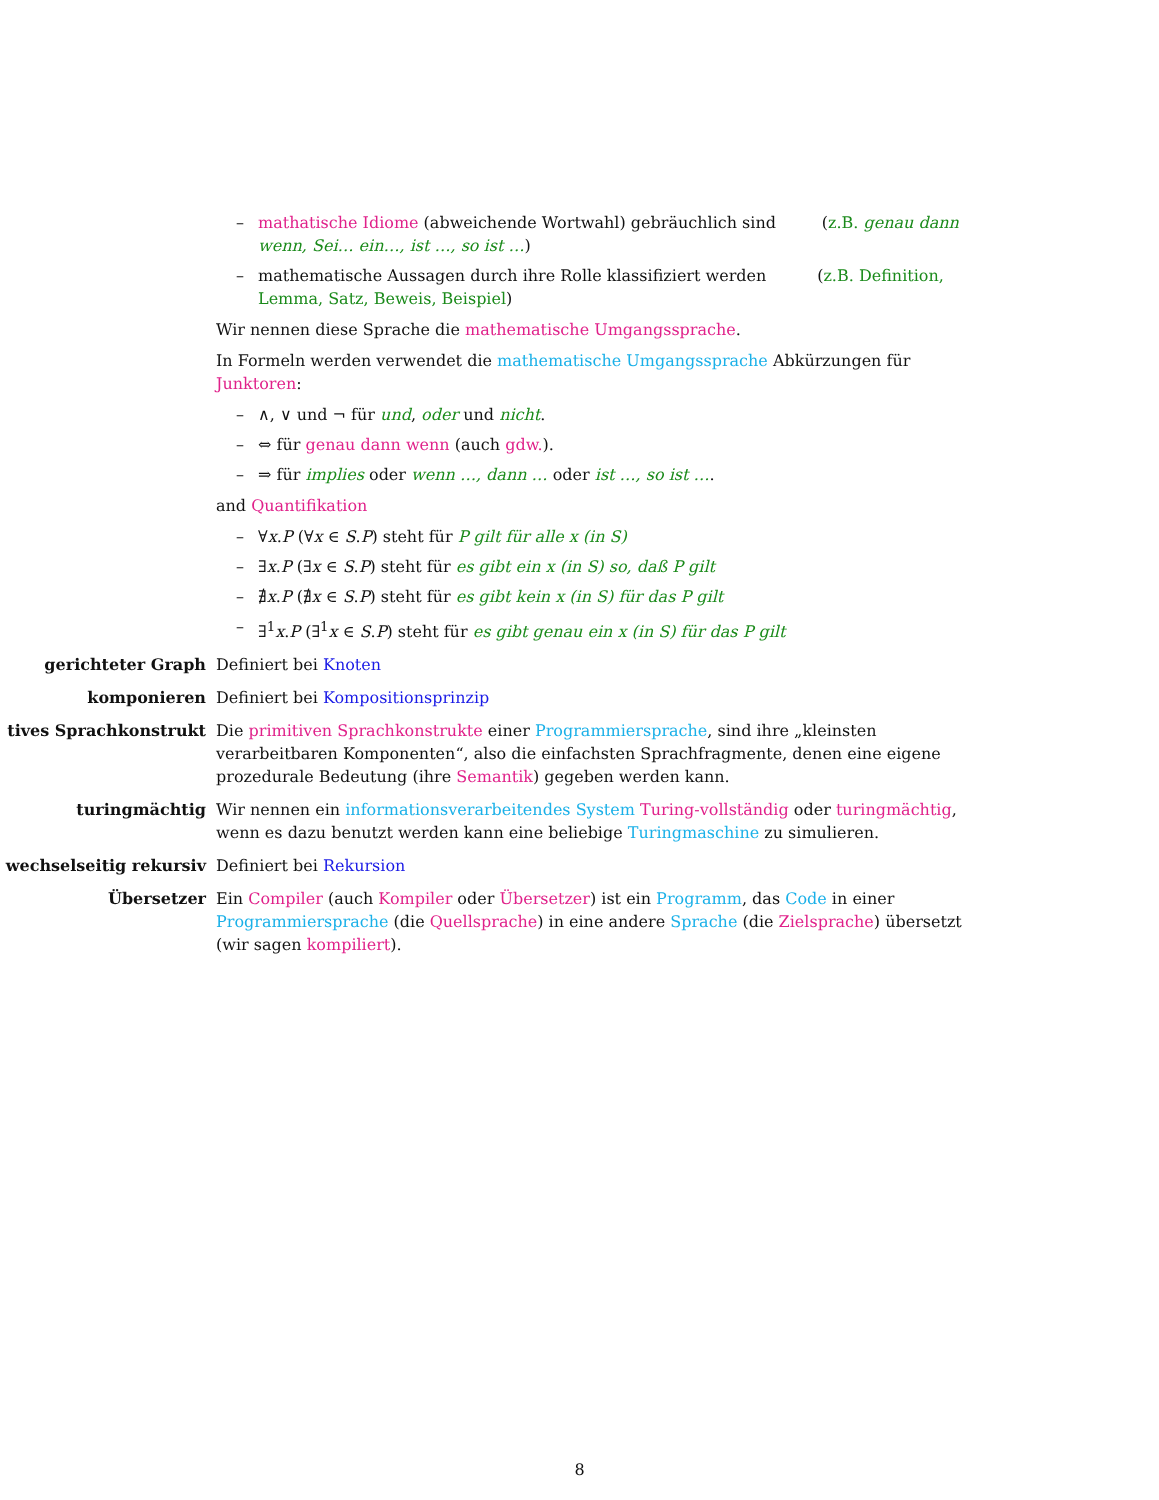– mathatische Idiome (abweichende Wortwahl) gebräuchlich sind (z.B. genau dann wenn, Sei… ein…, ist …, so ist …)
– mathematische Aussagen durch ihre Rolle klassifiziert werden (z.B. Definition, Lemma, Satz, Beweis, Beispiel)
Wir nennen diese Sprache die mathematische Umgangssprache.
In Formeln werden verwendet die mathematische Umgangssprache Abkürzungen für Junktoren:
– ∧, ∨ und ¬ für und, oder und nicht.
– ⇔ für genau dann wenn (auch gdw.).
– ⇒ für implies oder wenn …, dann … oder ist …, so ist ….
and Quantifikation
– ∀x.P (∀x ∈ S.P) steht für P gilt für alle x (in S)
– ∃x.P (∃x ∈ S.P) steht für es gibt ein x (in S) so, daß P gilt
– ∄x.P (∄x ∈ S.P) steht für es gibt kein x (in S) für das P gilt
– ∃<sup>1</sup>x.P (∃<sup>1</sup>x ∈ S.P) steht für es gibt genau ein x (in S) für das P gilt
gerichteter Graph Definiert bei Knoten
komponieren Definiert bei Kompositionsprinzip
tives Sprachkonstrukt Die primitiven Sprachkonstrukte einer Programmiersprache, sind ihre „kleinsten verarbeitbaren Komponenten“, also die einfachsten Sprachfragmente, denen eine eigene prozedurale Bedeutung (ihre Semantik) gegeben werden kann.
turingmächtig Wir nennen ein informationsverarbeitendes System Turing-vollständig oder turingmächtig, wenn es dazu benutzt werden kann eine beliebige Turingmaschine zu simulieren.
wechselseitig rekursiv Definiert bei Rekursion
Übersetzer Ein Compiler (auch Kompiler oder Übersetzer) ist ein Programm, das Code in einer Programmiersprache (die Quellsprache) in eine andere Sprache (die Zielsprache) übersetzt (wir sagen kompiliert).
8